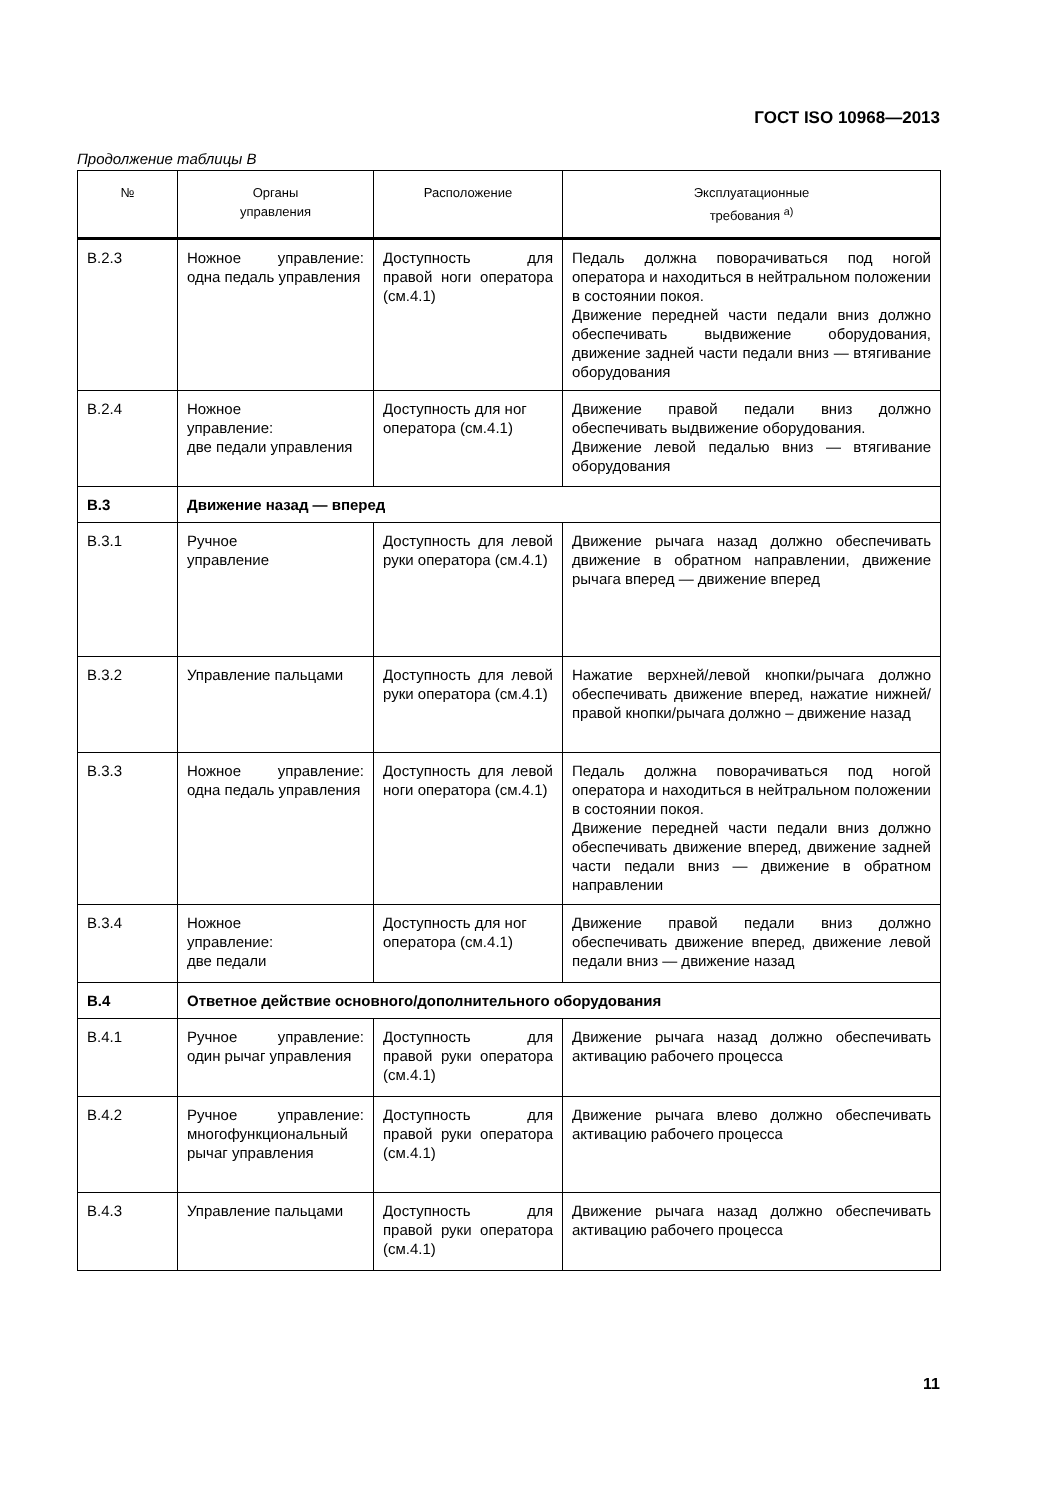ГОСТ ISO 10968—2013
Продолжение таблицы В
| № | Органы управления | Расположение | Эксплуатационные требования <sup>а)</sup> |
| --- | --- | --- | --- |
| В.2.3 | Ножное управление: одна педаль управления | Доступность для правой ноги оператора (см.4.1) | Педаль должна поворачиваться под ногой оператора и находиться в нейтральном положении в состоянии покоя. Движение передней части педали вниз должно обеспечивать выдвижение оборудования, движение задней части педали вниз — втягивание оборудования |
| В.2.4 | Ножное управление: две педали управления | Доступность для ног оператора (см.4.1) | Движение правой педали вниз должно обеспечивать выдвижение оборудования. Движение левой педалью вниз — втягивание оборудования |
| В.3 | Движение назад — вперед | | |
| В.3.1 | Ручное управление | Доступность для левой руки оператора (см.4.1) | Движение рычага назад должно обеспечивать движение в обратном направлении, движение рычага вперед — движение вперед |
| В.3.2 | Управление пальцами | Доступность для левой руки оператора (см.4.1) | Нажатие верхней/левой кнопки/рычага должно обеспечивать движение вперед, нажатие нижней/ правой кнопки/рычага должно – движение назад |
| В.3.3 | Ножное управление: одна педаль управления | Доступность для левой ноги оператора (см.4.1) | Педаль должна поворачиваться под ногой оператора и находиться в нейтральном положении в состоянии покоя. Движение передней части педали вниз должно обеспечивать движение вперед, движение задней части педали вниз — движение в обратном направлении |
| В.3.4 | Ножное управление: две педали | Доступность для ног оператора (см.4.1) | Движение правой педали вниз должно обеспечивать движение вперед, движение левой педали вниз — движение назад |
| В.4 | Ответное действие основного/дополнительного оборудования | | |
| В.4.1 | Ручное управление: один рычаг управления | Доступность для правой руки оператора (см.4.1) | Движение рычага назад должно обеспечивать активацию рабочего процесса |
| В.4.2 | Ручное управление: многофункциональный рычаг управления | Доступность для правой руки оператора (см.4.1) | Движение рычага влево должно обеспечивать активацию рабочего процесса |
| В.4.3 | Управление пальцами | Доступность для правой руки оператора (см.4.1) | Движение рычага назад должно обеспечивать активацию рабочего процесса |
11